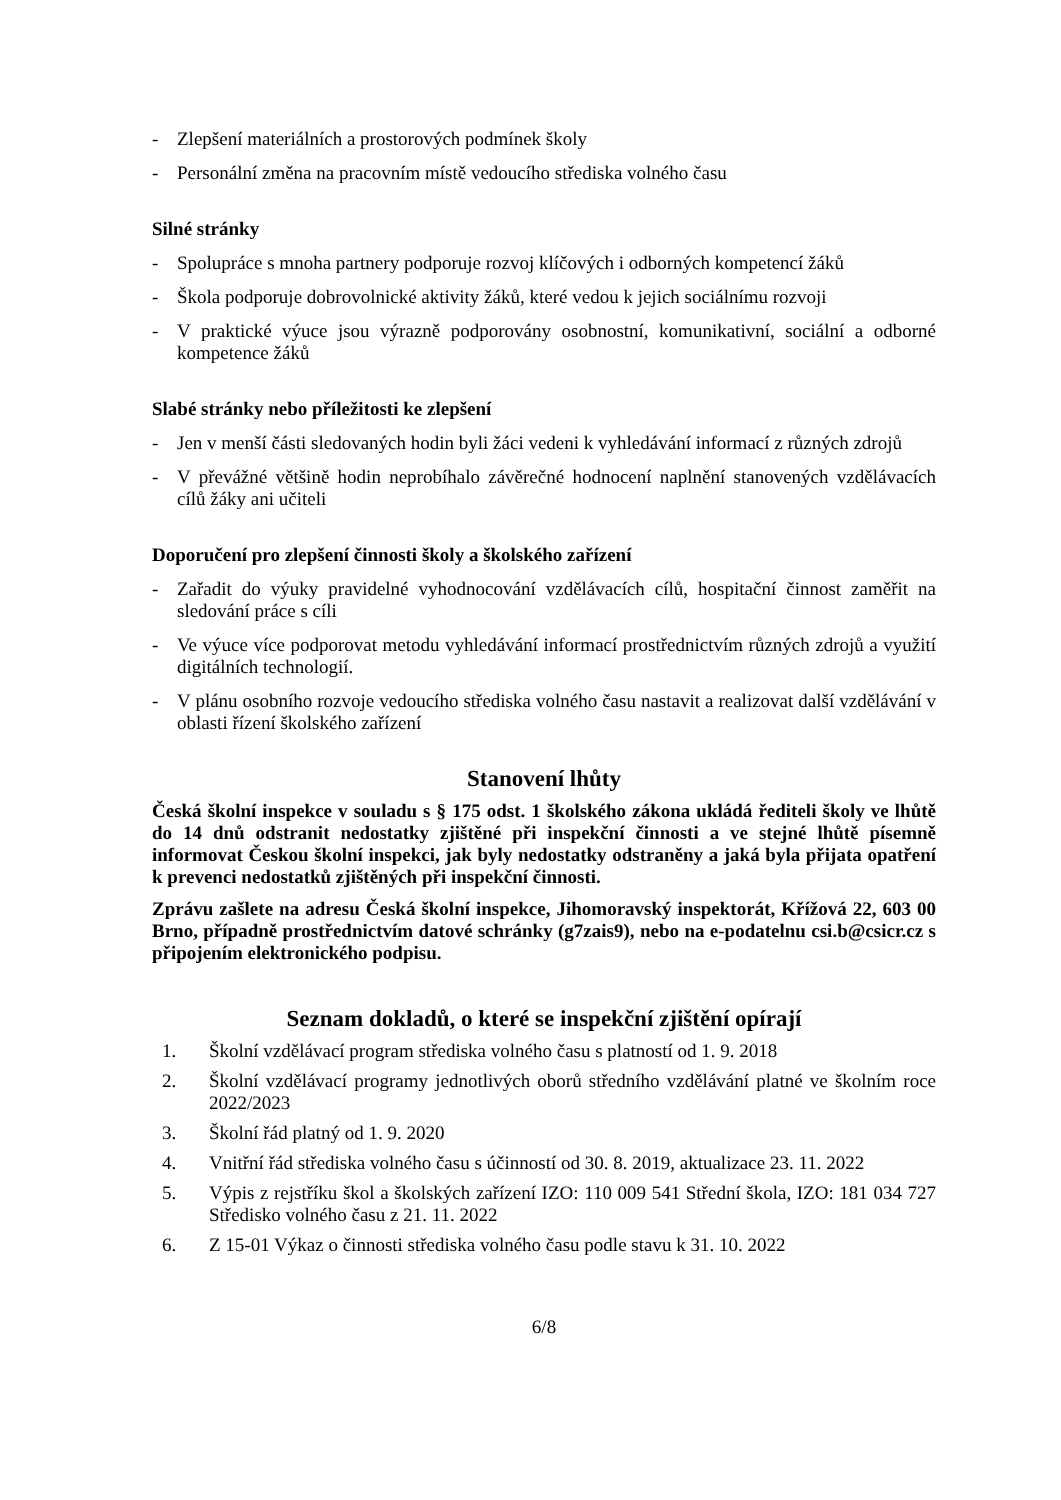- Zlepšení materiálních a prostorových podmínek školy
- Personální změna na pracovním místě vedoucího střediska volného času
Silné stránky
- Spolupráce s mnoha partnery podporuje rozvoj klíčových i odborných kompetencí žáků
- Škola podporuje dobrovolnické aktivity žáků, které vedou k jejich sociálnímu rozvoji
- V praktické výuce jsou výrazně podporovány osobnostní, komunikativní, sociální a odborné kompetence žáků
Slabé stránky nebo příležitosti ke zlepšení
- Jen v menší části sledovaných hodin byli žáci vedeni k vyhledávání informací z různých zdrojů
- V převážné většině hodin neprobíhalo závěrečné hodnocení naplnění stanovených vzdělávacích cílů žáky ani učiteli
Doporučení pro zlepšení činnosti školy a školského zařízení
- Zařadit do výuky pravidelné vyhodnocování vzdělávacích cílů, hospitační činnost zaměřit na sledování práce s cíli
- Ve výuce více podporovat metodu vyhledávání informací prostřednictvím různých zdrojů a využití digitálních technologií.
- V plánu osobního rozvoje vedoucího střediska volného času nastavit a realizovat další vzdělávání v oblasti řízení školského zařízení
Stanovení lhůty
Česká školní inspekce v souladu s § 175 odst. 1 školského zákona ukládá řediteli školy ve lhůtě do 14 dnů odstranit nedostatky zjištěné při inspekční činnosti a ve stejné lhůtě písemně informovat Českou školní inspekci, jak byly nedostatky odstraněny a jaká byla přijata opatření k prevenci nedostatků zjištěných při inspekční činnosti.
Zprávu zašlete na adresu Česká školní inspekce, Jihomoravský inspektorát, Křížová 22, 603 00 Brno, případně prostřednictvím datové schránky (g7zais9), nebo na e-podatelnu csi.b@csicr.cz s připojením elektronického podpisu.
Seznam dokladů, o které se inspekční zjištění opírají
1. Školní vzdělávací program střediska volného času s platností od 1. 9. 2018
2. Školní vzdělávací programy jednotlivých oborů středního vzdělávání platné ve školním roce 2022/2023
3. Školní řád platný od 1. 9. 2020
4. Vnitřní řád střediska volného času s účinností od 30. 8. 2019, aktualizace 23. 11. 2022
5. Výpis z rejstříku škol a školských zařízení IZO: 110 009 541 Střední škola, IZO: 181 034 727 Středisko volného času z 21. 11. 2022
6. Z 15-01 Výkaz o činnosti střediska volného času podle stavu k 31. 10. 2022
6/8